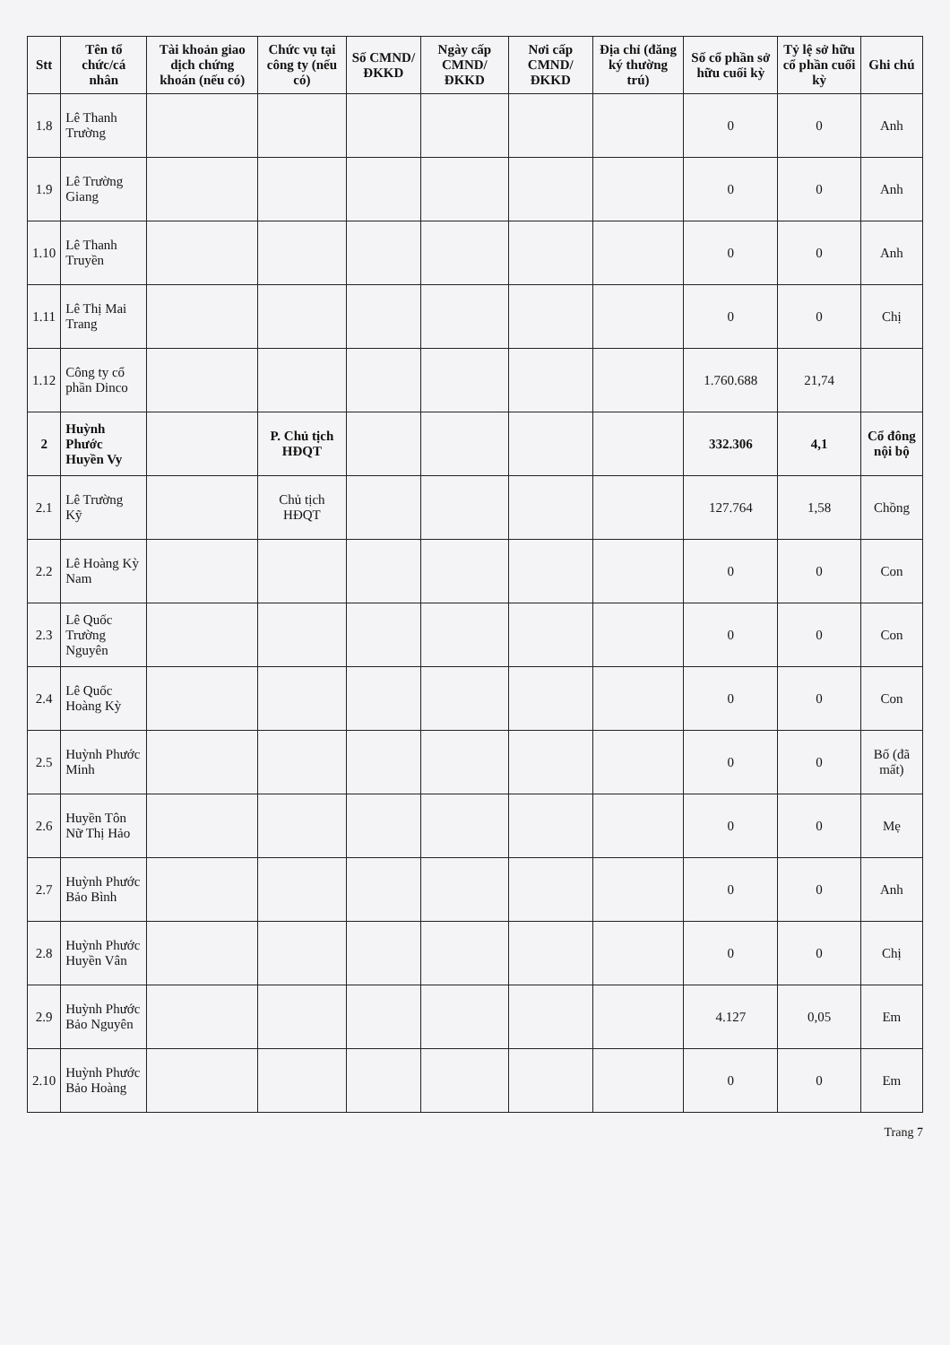| Stt | Tên tổ chức/cá nhân | Tài khoản giao dịch chứng khoán (nếu có) | Chức vụ tại công ty (nếu có) | Số CMND/ ĐKKD | Ngày cấp CMND/ ĐKKD | Nơi cấp CMND/ ĐKKD | Địa chỉ (đăng ký thường trú) | Số cổ phần sở hữu cuối kỳ | Tỷ lệ sở hữu cổ phần cuối kỳ | Ghi chú |
| --- | --- | --- | --- | --- | --- | --- | --- | --- | --- | --- |
| 1.8 | Lê Thanh Trường | | | | | | | 0 | 0 | Anh |
| 1.9 | Lê Trường Giang | | | | | | | 0 | 0 | Anh |
| 1.10 | Lê Thanh Truyền | | | | | | | 0 | 0 | Anh |
| 1.11 | Lê Thị Mai Trang | | | | | | | 0 | 0 | Chị |
| 1.12 | Công ty cổ phần Dinco | | | | | | | 1.760.688 | 21,74 | |
| 2 | Huỳnh Phước Huyền Vy | | P. Chủ tịch HĐQT | | | | | 332.306 | 4,1 | Cổ đông nội bộ |
| 2.1 | Lê Trường Kỹ | | Chủ tịch HĐQT | | | | | 127.764 | 1,58 | Chồng |
| 2.2 | Lê Hoàng Kỳ Nam | | | | | | | 0 | 0 | Con |
| 2.3 | Lê Quốc Trường Nguyên | | | | | | | 0 | 0 | Con |
| 2.4 | Lê Quốc Hoàng Kỳ | | | | | | | 0 | 0 | Con |
| 2.5 | Huỳnh Phước Minh | | | | | | | 0 | 0 | Bố (đã mất) |
| 2.6 | Huyền Tôn Nữ Thị Hảo | | | | | | | 0 | 0 | Mẹ |
| 2.7 | Huỳnh Phước Bảo Bình | | | | | | | 0 | 0 | Anh |
| 2.8 | Huỳnh Phước Huyền Vân | | | | | | | 0 | 0 | Chị |
| 2.9 | Huỳnh Phước Bảo Nguyên | | | | | | | 4.127 | 0,05 | Em |
| 2.10 | Huỳnh Phước Bảo Hoàng | | | | | | | 0 | 0 | Em |
Trang 7